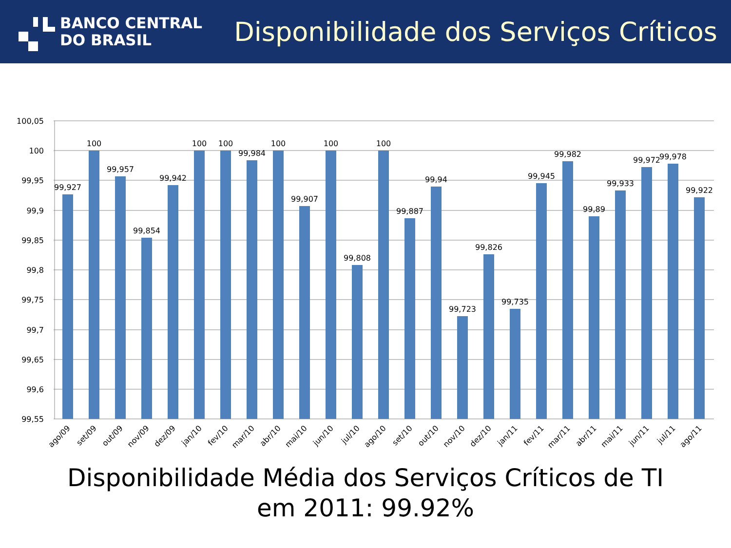BANCO CENTRAL
DO BRASIL
Disponibilidade dos Serviços Críticos
100,05
100
99,95
99,9
99,85
99,8
99,75
99,7
99,65
99,6
99,55
99,927
100
99,957
99,854
99,942
100
100
99,984
100
99,907
100
99,808
100
99,887
99,94
99,723
99,826
99,735
99,945
99,982
99,89
99,933
99,972
99,978
99,922
ago/09
set/09
out/09
nov/09
dez/09
jan/10
fev/10
mar/10
abr/10
mai/10
jun/10
jul/10
ago/10
set/10
out/10
nov/10
dez/10
jan/11
fev/11
mar/11
abr/11
mai/11
jun/11
jul/11
ago/11
Disponibilidade Média dos Serviços Críticos de TI
em 2011: 99.92%